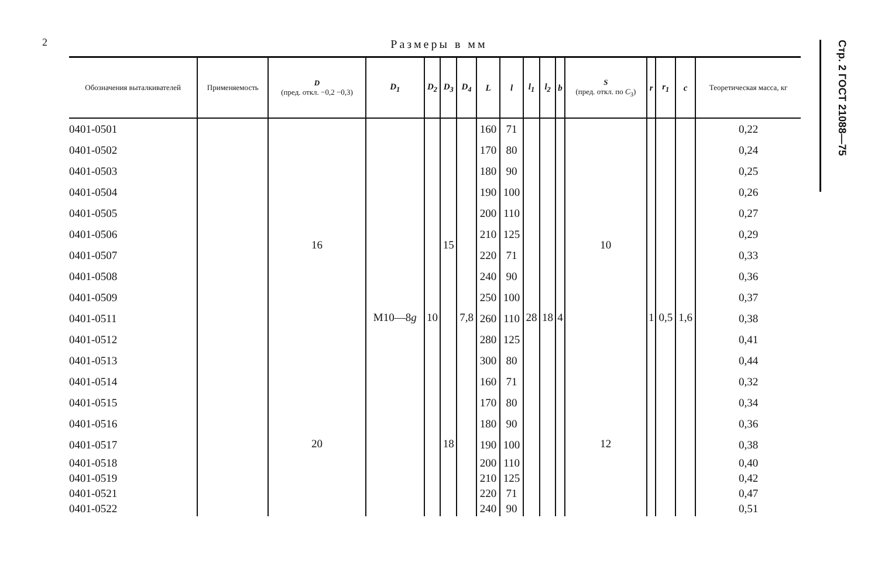2
Размеры в мм
Стр. 2 ГОСТ 21088—75
| Обозначения выталкивателей | Применяемость | D (пред. откл. −0,2 −0,3) | D<sub>1</sub> | D<sub>2</sub> | D<sub>3</sub> | D<sub>4</sub> | L | l | l<sub>1</sub> | l<sub>2</sub> | b | S (пред. откл. по C<sub>3</sub>) | r | r<sub>1</sub> | c | Теоретическая масса, кг |
| --- | --- | --- | --- | --- | --- | --- | --- | --- | --- | --- | --- | --- | --- | --- | --- | --- |
| 0401-0501 | | 16 | M10—8 g | 10 | 15 | 7,8 | 160 | 71 | 28 | 18 | 4 | 10 | 1 | 0,5 | 1,6 | 0,22 |
| 0401-0502 | | | | | | | 170 | 80 | | | | | | | | 0,24 |
| 0401-0503 | | | | | | | 180 | 90 | | | | | | | | 0,25 |
| 0401-0504 | | | | | | | 190 | 100 | | | | | | | | 0,26 |
| 0401-0505 | | | | | | | 200 | 110 | | | | | | | | 0,27 |
| 0401-0506 | | | | | | | 210 | 125 | | | | | | | | 0,29 |
| 0401-0507 | | | | | | | 220 | 71 | | | | | | | | 0,33 |
| 0401-0508 | | | | | | | 240 | 90 | | | | | | | | 0,36 |
| 0401-0509 | | | | | | | 250 | 100 | | | | | | | | 0,37 |
| 0401-0511 | | | | | | | 260 | 110 | | | | | | | | 0,38 |
| 0401-0512 | | | | | | | 280 | 125 | | | | | | | | 0,41 |
| 0401-0513 | | | | | | | 300 | 80 | | | | | | | | 0,44 |
| 0401-0514 | | 20 | | | 18 | | 160 | 71 | | | | 12 | | | | 0,32 |
| 0401-0515 | | | | | | | 170 | 80 | | | | | | | | 0,34 |
| 0401-0516 | | | | | | | 180 | 90 | | | | | | | | 0,36 |
| 0401-0517 | | | | | | | 190 | 100 | | | | | | | | 0,38 |
| 0401-0518 | | | | | | | 200 | 110 | | | | | | | | 0,40 |
| 0401-0519 | | | | | | | 210 | 125 | | | | | | | | 0,42 |
| 0401-0521 | | | | | | | 220 | 71 | | | | | | | | 0,47 |
| 0401-0522 | | | | | | | 240 | 90 | | | | | | | | 0,51 |